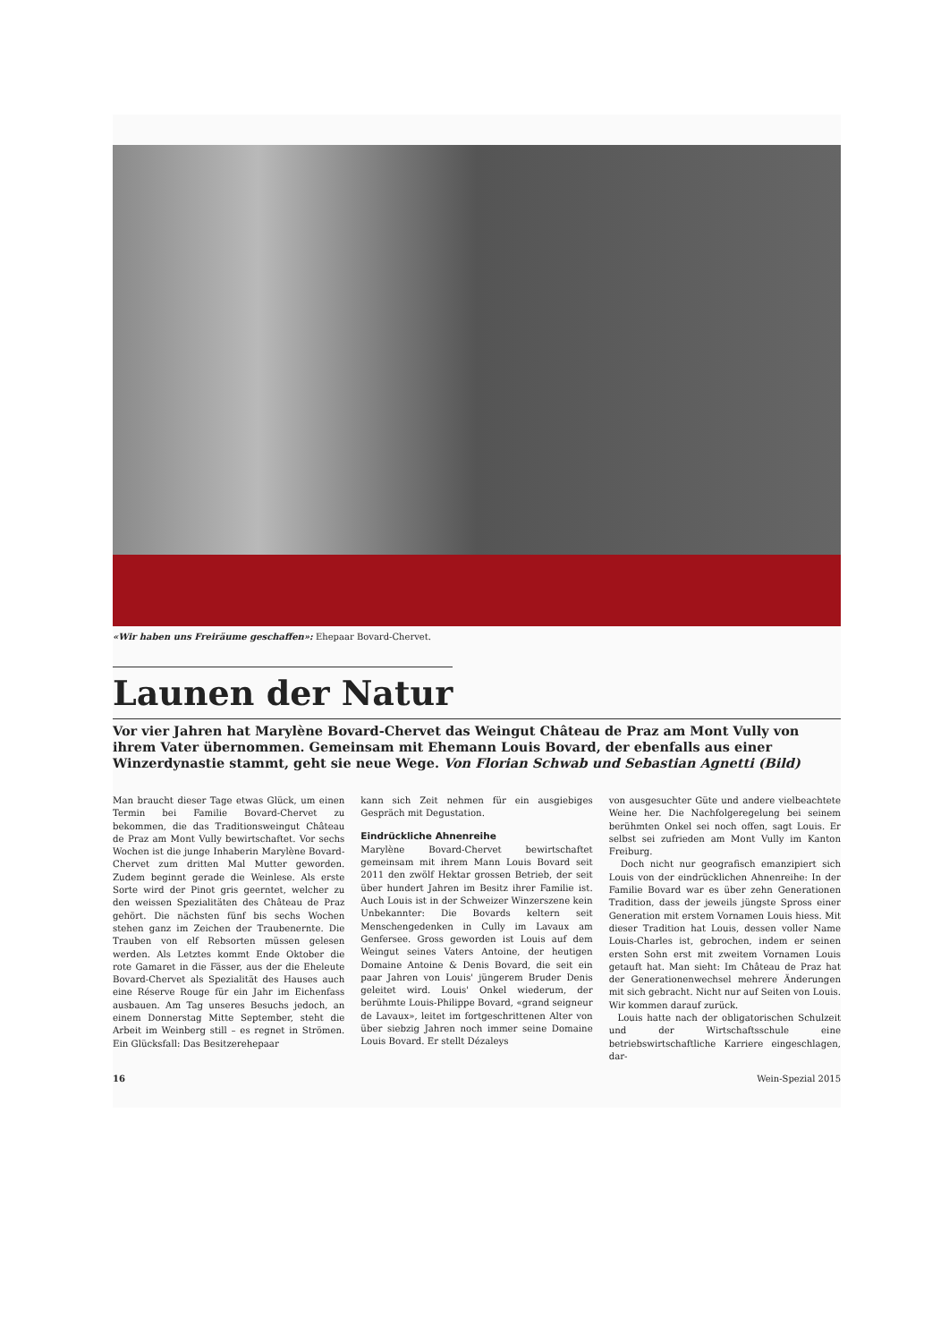«Wir haben uns Freiräume geschaffen»: Ehepaar Bovard-Chervet.
Launen der Natur
Vor vier Jahren hat Marylène Bovard-Chervet das Weingut Château de Praz am Mont Vully von ihrem Vater übernommen. Gemeinsam mit Ehemann Louis Bovard, der ebenfalls aus einer Winzerdynastie stammt, geht sie neue Wege. Von Florian Schwab und Sebastian Agnetti (Bild)
Man braucht dieser Tage etwas Glück, um einen Termin bei Familie Bovard-Chervet zu bekommen, die das Traditionsweingut Château de Praz am Mont Vully bewirtschaftet. Vor sechs Wochen ist die junge Inhaberin Marylène Bovard-Chervet zum dritten Mal Mutter geworden. Zudem beginnt gerade die Weinlese. Als erste Sorte wird der Pinot gris geerntet, welcher zu den weissen Spezialitäten des Château de Praz gehört. Die nächsten fünf bis sechs Wochen stehen ganz im Zeichen der Traubenernte. Die Trauben von elf Rebsorten müssen gelesen werden. Als Letztes kommt Ende Oktober die rote Gamaret in die Fässer, aus der die Eheleute Bovard-Chervet als Spezialität des Hauses auch eine Réserve Rouge für ein Jahr im Eichenfass ausbauen. Am Tag unseres Besuchs jedoch, an einem Donnerstag Mitte September, steht die Arbeit im Weinberg still – es regnet in Strömen. Ein Glücksfall: Das Besitzerehepaar
kann sich Zeit nehmen für ein ausgiebiges Gespräch mit Degustation.
Eindrückliche Ahnenreihe
Marylène Bovard-Chervet bewirtschaftet gemeinsam mit ihrem Mann Louis Bovard seit 2011 den zwölf Hektar grossen Betrieb, der seit über hundert Jahren im Besitz ihrer Familie ist. Auch Louis ist in der Schweizer Winzerszene kein Unbekannter: Die Bovards keltern seit Menschengedenken in Cully im Lavaux am Genfersee. Gross geworden ist Louis auf dem Weingut seines Vaters Antoine, der heutigen Domaine Antoine & Denis Bovard, die seit ein paar Jahren von Louis' jüngerem Bruder Denis geleitet wird. Louis' Onkel wiederum, der berühmte Louis-Philippe Bovard, «grand seigneur de Lavaux», leitet im fortgeschrittenen Alter von über siebzig Jahren noch immer seine Domaine Louis Bovard. Er stellt Dézaleys
von ausgesuchter Güte und andere vielbeachtete Weine her. Die Nachfolgeregelung bei seinem berühmten Onkel sei noch offen, sagt Louis. Er selbst sei zufrieden am Mont Vully im Kanton Freiburg.
Doch nicht nur geografisch emanzipiert sich Louis von der eindrücklichen Ahnenreihe: In der Familie Bovard war es über zehn Generationen Tradition, dass der jeweils jüngste Spross einer Generation mit erstem Vornamen Louis hiess. Mit dieser Tradition hat Louis, dessen voller Name Louis-Charles ist, gebrochen, indem er seinen ersten Sohn erst mit zweitem Vornamen Louis getauft hat. Man sieht: Im Château de Praz hat der Generationenwechsel mehrere Änderungen mit sich gebracht. Nicht nur auf Seiten von Louis. Wir kommen darauf zurück.
Louis hatte nach der obligatorischen Schulzeit und der Wirtschaftsschule eine betriebswirtschaftliche Karriere eingeschlagen, dar-
16 Wein-Spezial 2015